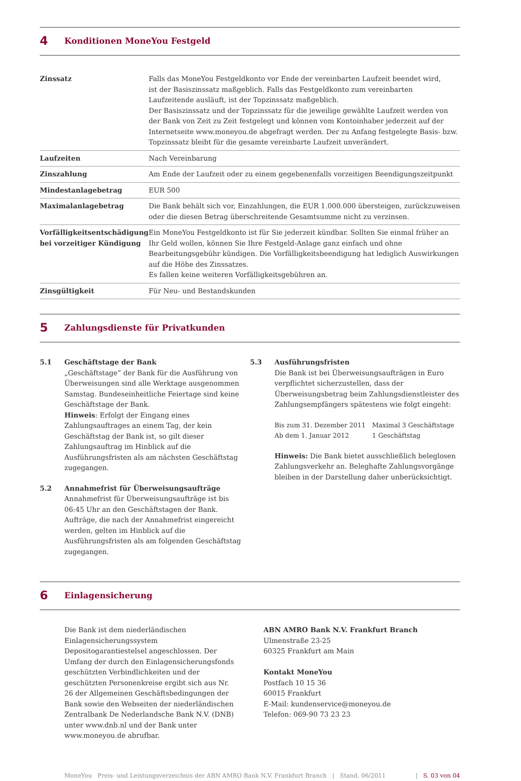4
Konditionen MoneYou Festgeld
| Zinssatz | Falls das MoneYou Festgeldkonto vor Ende der vereinbarten Laufzeit beendet wird, ist der Basiszinssatz maßgeblich. Falls das Festgeldkonto zum vereinbarten Laufzeitende ausläuft, ist der Topzinssatz maßgeblich. Der Basiszinssatz und der Topzinssatz für die jeweilige gewählte Laufzeit werden von der Bank von Zeit zu Zeit festgelegt und können vom Kontoinhaber jederzeit auf der Internetseite www.moneyou.de abgefragt werden. Der zu Anfang festgelegte Basis- bzw. Topzinssatz bleibt für die gesamte vereinbarte Laufzeit unverändert. |
| Laufzeiten | Nach Vereinbarung |
| Zinszahlung | Am Ende der Laufzeit oder zu einem gegebenenfalls vorzeitigen Beendigungszeitpunkt |
| Mindestanlagebetrag | EUR 500 |
| Maximalanlagebetrag | Die Bank behält sich vor, Einzahlungen, die EUR 1.000.000 übersteigen, zurückzuweisen oder die diesen Betrag überschreitende Gesamtsumme nicht zu verzinsen. |
| Vorfälligkeitsentschädigung bei vorzeitiger Kündigung | Ein MoneYou Festgeldkonto ist für Sie jederzeit kündbar. Sollten Sie einmal früher an Ihr Geld wollen, können Sie Ihre Festgeld-Anlage ganz einfach und ohne Bearbeitungsgebühr kündigen. Die Vorfälligkeitsbeendigung hat lediglich Auswirkungen auf die Höhe des Zinssatzes. Es fallen keine weiteren Vorfälligkeitsgebühren an. |
| Zinsgültigkeit | Für Neu- und Bestandskunden |
5
Zahlungsdienste für Privatkunden
5.1 Geschäftstage der Bank
„Geschäftstage“ der Bank für die Ausführung von Überweisungen sind alle Werktage ausgenommen Samstag. Bundeseinheitliche Feiertage sind keine Geschäftstage der Bank.
Hinweis: Erfolgt der Eingang eines Zahlungsauftrages an einem Tag, der kein Geschäftstag der Bank ist, so gilt dieser Zahlungsauftrag im Hinblick auf die Ausführungsfristen als am nächsten Geschäftstag zugegangen.
5.2 Annahmefrist für Überweisungsaufträge
Annahmefrist für Überweisungsaufträge ist bis 06:45 Uhr an den Geschäftstagen der Bank. Aufträge, die nach der Annahmefrist eingereicht werden, gelten im Hinblick auf die Ausführungsfristen als am folgenden Geschäftstag zugegangen.
5.3 Ausführungsfristen
Die Bank ist bei Überweisungsaufträgen in Euro verpflichtet sicherzustellen, dass der Überweisungsbetrag beim Zahlungsdienstleister des Zahlungsempfängers spätestens wie folgt eingeht:
| Bis zum 31. Dezember 2011 | Maximal 3 Geschäftstage |
| Ab dem 1. Januar 2012 | 1 Geschäftstag |
Hinweis: Die Bank bietet ausschließlich beleglosen Zahlungsverkehr an. Beleghafte Zahlungsvorgänge bleiben in der Darstellung daher unberücksichtigt.
6
Einlagensicherung
Die Bank ist dem niederländischen Einlagensicherungssystem Depositogarantiestelsel angeschlossen. Der Umfang der durch den Einlagensicherungsfonds geschützten Verbindlichkeiten und der geschützten Personenkreise ergibt sich aus Nr. 26 der Allgemeinen Geschäftsbedingungen der Bank sowie den Webseiten der niederländischen Zentralbank De Nederlandsche Bank N.V. (DNB) unter www.dnb.nl und der Bank unter www.moneyou.de abrufbar.
ABN AMRO Bank N.V. Frankfurt Branch
Ulmenstraße 23-25
60325 Frankfurt am Main
Kontakt MoneYou
Postfach 10 15 36
60015 Frankfurt
E-Mail: kundenservice@moneyou.de
Telefon: 069-90 73 23 23
MoneYou Preis- und Leistungsverzeichnis der ABN AMRO Bank N.V. Frankfurt Branch | Stand. 06/2011 | S. 03 von 04